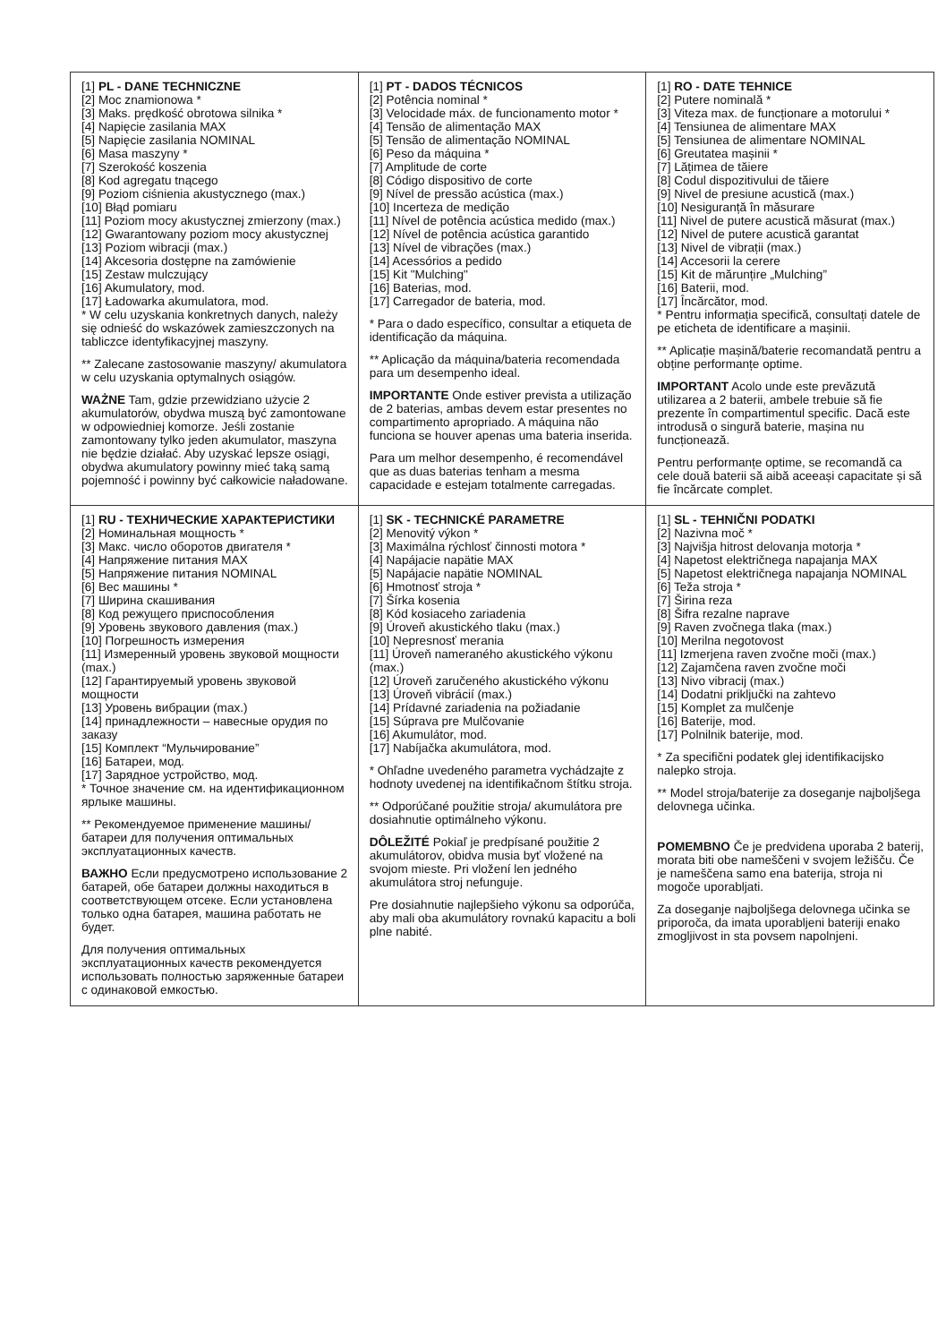| [1] PL - DANE TECHNICZNE [2] Moc znamionowa * [3] Maks. prędkość obrotowa silnika * [4] Napięcie zasilania MAX [5] Napięcie zasilania NOMINAL [6] Masa maszyny * [7] Szerokość koszenia [8] Kod agregatu tnącego [9] Poziom ciśnienia akustycznego (max.) [10] Błąd pomiaru [11] Poziom mocy akustycznej zmierzony (max.) [12] Gwarantowany poziom mocy akustycznej [13] Poziom wibracji (max.) [14] Akcesoria dostępne na zamówienie [15] Zestaw mulczujący [16] Akumulatory, mod. [17] Ładowarka akumulatora, mod. * W celu uzyskania konkretnych danych, należy się odnieść do wskazówek zamieszczonych na tabliczce identyfikacyjnej maszyny. ** Zalecane zastosowanie maszyny/ akumulatora w celu uzyskania optymalnych osiągów. WAŻNE Tam, gdzie przewidziano użycie 2 akumulatorów, obydwa muszą być zamontowane w odpowiedniej komorze. Jeśli zostanie zamontowany tylko jeden akumulator, maszyna nie będzie działać. Aby uzyskać lepsze osiągi, obydwa akumulatory powinny mieć taką samą pojemność i powinny być całkowicie naładowane. | [1] PT - DADOS TÉCNICOS [2] Potência nominal * [3] Velocidade máx. de funcionamento motor * [4] Tensão de alimentação MAX [5] Tensão de alimentação NOMINAL [6] Peso da máquina * [7] Amplitude de corte [8] Código dispositivo de corte [9] Nível de pressão acústica (max.) [10] Incerteza de medição [11] Nível de potência acústica medido (max.) [12] Nível de potência acústica garantido [13] Nível de vibrações (max.) [14] Acessórios a pedido [15] Kit "Mulching" [16] Baterias, mod. [17] Carregador de bateria, mod. * Para o dado específico, consultar a etiqueta de identificação da máquina. ** Aplicação da máquina/bateria recomendada para um desempenho ideal. IMPORTANTE Onde estiver prevista a utilização de 2 baterias, ambas devem estar presentes no compartimento apropriado. A máquina não funciona se houver apenas uma bateria inserida. Para um melhor desempenho, é recomendável que as duas baterias tenham a mesma capacidade e estejam totalmente carregadas. | [1] RO - DATE TEHNICE [2] Putere nominală * [3] Viteza max. de funcționare a motorului * [4] Tensiunea de alimentare MAX [5] Tensiunea de alimentare NOMINAL [6] Greutatea mașinii * [7] Lățimea de tăiere [8] Codul dispozitivului de tăiere [9] Nivel de presiune acustică (max.) [10] Nesiguranță în măsurare [11] Nivel de putere acustică măsurat (max.) [12] Nivel de putere acustică garantat [13] Nivel de vibrații (max.) [14] Accesorii la cerere [15] Kit de mărunțire „Mulching” [16] Baterii, mod. [17] Încărcător, mod. * Pentru informația specifică, consultați datele de pe eticheta de identificare a mașinii. ** Aplicație mașină/baterie recomandată pentru a obține performanțe optime. IMPORTANT Acolo unde este prevăzută utilizarea a 2 baterii, ambele trebuie să fie prezente în compartimentul specific. Dacă este introdusă o singură baterie, mașina nu funcționează. Pentru performanțe optime, se recomandă ca cele două baterii să aibă aceeași capacitate și să fie încărcate complet. |
| [1] RU - ТЕХНИЧЕСКИЕ ХАРАКТЕРИСТИКИ [2] Номинальная мощность * [3] Макс. число оборотов двигателя * [4] Напряжение питания MAX [5] Напряжение питания NOMINAL [6] Вес машины * [7] Ширина скашивания [8] Код режущего приспособления [9] Уровень звукового давления (max.) [10] Погрешность измерения [11] Измеренный уровень звуковой мощности (max.) [12] Гарантируемый уровень звуковой мощности [13] Уровень вибрации (max.) [14] принадлежности – навесные орудия по заказу [15] Комплект “Мульчирование” [16] Батареи, мод. [17] Зарядное устройство, мод. * Точное значение см. на идентификационном ярлыке машины. ** Рекомендуемое применение машины/ батареи для получения оптимальных эксплуатационных качеств. ВАЖНО Если предусмотрено использование 2 батарей, обе батареи должны находиться в соответствующем отсеке. Если установлена только одна батарея, машина работать не будет. Для получения оптимальных эксплуатационных качеств рекомендуется использовать полностью заряженные батареи с одинаковой емкостью. | [1] SK - TECHNICKÉ PARAMETRE [2] Menovitý výkon * [3] Maximálna rýchlosť činnosti motora * [4] Napájacie napätie MAX [5] Napájacie napätie NOMINAL [6] Hmotnosť stroja * [7] Šírka kosenia [8] Kód kosiaceho zariadenia [9] Úroveň akustického tlaku (max.) [10] Nepresnosť merania [11] Úroveň nameraného akustického výkonu (max.) [12] Úroveň zaručeného akustického výkonu [13] Úroveň vibrácií (max.) [14] Prídavné zariadenia na požiadanie [15] Súprava pre Mulčovanie [16] Akumulátor, mod. [17] Nabíjačka akumulátora, mod. * Ohľadne uvedeného parametra vychádzajte z hodnoty uvedenej na identifikačnom štítku stroja. ** Odporúčané použitie stroja/ akumulátora pre dosiahnutie optimálneho výkonu. DÔLEŽITÉ Pokiaľ je predpísané použitie 2 akumulátorov, obidva musia byť vložené na svojom mieste. Pri vložení len jedného akumulátora stroj nefunguje. Pre dosiahnutie najlepšieho výkonu sa odporúča, aby mali oba akumulátory rovnakú kapacitu a boli plne nabité. | [1] SL - TEHNIČNI PODATKI [2] Nazivna moč * [3] Najvišja hitrost delovanja motorja * [4] Napetost električnega napajanja MAX [5] Napetost električnega napajanja NOMINAL [6] Teža stroja * [7] Širina reza [8] Šifra rezalne naprave [9] Raven zvočnega tlaka (max.) [10] Merilna negotovost [11] Izmerjena raven zvočne moči (max.) [12] Zajamčena raven zvočne moči [13] Nivo vibracij (max.) [14] Dodatni priključki na zahtevo [15] Komplet za mulčenje [16] Baterije, mod. [17] Polnilnik baterije, mod. * Za specifični podatek glej identifikacijsko nalepko stroja. ** Model stroja/baterije za doseganje najboljšega delovnega učinka. POMEMBNO Če je predvidena uporaba 2 baterij, morata biti obe nameščeni v svojem ležišču. Če je nameščena samo ena baterija, stroja ni mogoče uporabljati. Za doseganje najboljšega delovnega učinka se priporoča, da imata uporabljeni bateriji enako zmogljivost in sta povsem napolnjeni. |